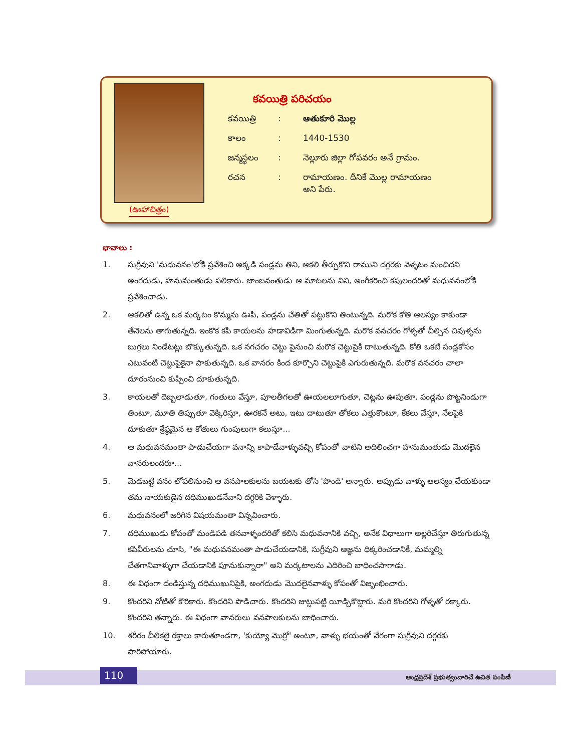(ఊహాచిత్రం)
కవయిత్రి పరిచయం
కవయిత్రి: ఆతుకూరి మొల్ల
కాలం: 1440-1530
జన్మస్థలం: నెల్లూరు జిల్లా గోపవరం అనే గ్రామం.
రచన: రామాయణం. దీనికే మొల్ల రామాయణం
అని పేరు.
భావాలు :
1. సుగ్రీవుని 'మధువనం'లోకి ప్రవేశించి అక్కడి పండ్లను తిని, ఆకలి తీర్చుకొని రాముని దగ్గరకు వెళ్ళటం మంచిదని అంగదుడు, హనుమంతుడు పలికారు. జాంబవంతుడు ఆ మాటలను విని, అంగీకరించి కపులందరితో మధువనంలోకి ప్రవేశించాడు.
2. ఆకలితో ఉన్న ఒక మర్కటం కొమ్మను ఊపి, పండ్లను చేతితో పట్టుకొని తింటున్నది. మరొక కోతి ఆలస్యం కాకుండా తేనెలను తాగుతున్నది. ఇంకొక కపి కాయలను హడావిడిగా మింగుతున్నది. మరొక వనచరం గోళ్ళతో చీల్చిన చివుళ్ళను బుగ్గలు నిండేటట్లు బొక్కుతున్నది. ఒక నగచరం చెట్టు పైనుంచి మరొక చెట్టుపైకి దాటుతున్నది. కోతి ఒకటి పండ్లకోసం ఎటువంటి చెట్టుపైకైనా పాకుతున్నది. ఒక వానరం కింద కూర్చొని చెట్టుపైకి ఎగురుతున్నది. మరొక వనచరం చాలా దూరంనుంచి కుప్పించి దూకుతున్నది.
3. కాయలతో దెబ్బలాడుతూ, గంతులు వేస్తూ, పూలతీగలతో ఊయలలూగుతూ, చెట్లను ఊపుతూ, పండ్లను పొట్టనిండుగా తింటూ, మూతి తిప్పుతూ వెక్కిరిస్తూ, ఊరకనే అటు, ఇటు దాటుతూ తోకలు ఎత్తుకొంటూ, కేకలు వేస్తూ, నేలపైకి దూకుతూ శ్రేష్ఠమైన ఆ కోతులు గుంపులుగా కలుస్తూ...
4. ఆ మధువనమంతా పాడుచేయగా వనాన్ని కాపాడేవాళ్ళువచ్చి కోపంతో వాటిని అదిలించగా హనుమంతుడు మొదలైన వానరులందరూ...
5. మెడబట్టి వనం లోపలినుంచి ఆ వనపాలకులను బయటకు తోసి 'పొండి' అన్నారు. అప్పుడు వాళ్ళు ఆలస్యం చేయకుండా తమ నాయకుడైన దధిముఖుడనేవాని దగ్గరికి వెళ్ళారు.
6. మధువనంలో జరిగిన విషయమంతా విన్నవించారు.
7. దధిముఖుడు కోపంతో మండిపడి తనవాళ్ళందరితో కలిసి మధువనానికి వచ్చి, అనేక విధాలుగా అల్లరిచేస్తూ తిరుగుతున్న కపివీరులను చూసి, "ఈ మధువనమంతా పాడుచేయడానికి, సుగ్రీవుని ఆజ్ఞను ధిక్కరించడానికీ, మమ్మల్ని చేతగానివాళ్ళుగా చేయడానికి పూనుకున్నారా" అని మర్కటాలను ఎదిరించి బాధించసాగాడు.
8. ఈ విధంగా దండిస్తున్న దధిముఖునిపైకి, అంగదుడు మొదలైనవాళ్ళు కోపంతో విజృంభించారు.
9. కొందరిని నోటితో కొరికారు. కొందరిని పొడిచారు. కొందరిని జుట్టుపట్టి యీడ్చికొట్టారు. మరి కొందరిని గోళ్ళతో రక్కారు. కొందరిని తన్నారు. ఈ విధంగా వానరులు వనపాలకులను బాధించారు.
10. శరీరం చీలికలై రక్తాలు కారుతూండగా, 'కుయ్యో మొర్రో' అంటూ, వాళ్ళు భయంతో వేగంగా సుగ్రీవుని దగ్గరకు పారిపోయారు.
110
ఆంధ్రప్రదేశ్ ప్రభుత్వంవారిచే ఉచిత పంపిణీ